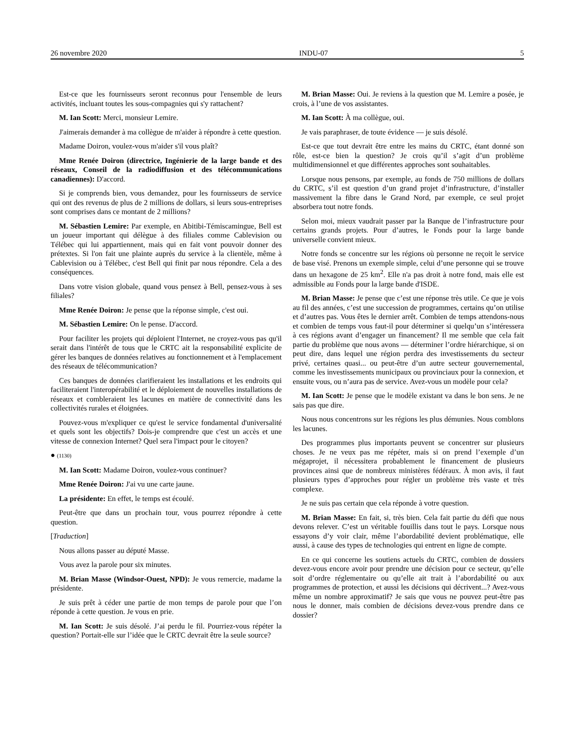26 novembre 2020 INDU-07 5
Est-ce que les fournisseurs seront reconnus pour l'ensemble de leurs activités, incluant toutes les sous-compagnies qui s'y rattachent?
M. Ian Scott: Merci, monsieur Lemire.
J'aimerais demander à ma collègue de m'aider à répondre à cette question.
Madame Doiron, voulez-vous m'aider s'il vous plaît?
Mme Renée Doiron (directrice, Ingénierie de la large bande et des réseaux, Conseil de la radiodiffusion et des télécommunications canadiennes): D'accord.
Si je comprends bien, vous demandez, pour les fournisseurs de service qui ont des revenus de plus de 2 millions de dollars, si leurs sous-entreprises sont comprises dans ce montant de 2 millions?
M. Sébastien Lemire: Par exemple, en Abitibi-Témiscamingue, Bell est un joueur important qui délègue à des filiales comme Cablevision ou Télébec qui lui appartiennent, mais qui en fait vont pouvoir donner des prétextes. Si l'on fait une plainte auprès du service à la clientèle, même à Cablevision ou à Télébec, c'est Bell qui finit par nous répondre. Cela a des conséquences.
Dans votre vision globale, quand vous pensez à Bell, pensez-vous à ses filiales?
Mme Renée Doiron: Je pense que la réponse simple, c'est oui.
M. Sébastien Lemire: On le pense. D'accord.
Pour faciliter les projets qui déploient l'Internet, ne croyez-vous pas qu'il serait dans l'intérêt de tous que le CRTC ait la responsabilité explicite de gérer les banques de données relatives au fonctionnement et à l'emplacement des réseaux de télécommunication?
Ces banques de données clarifieraient les installations et les endroits qui faciliteraient l'interopérabilité et le déploiement de nouvelles installations de réseaux et combleraient les lacunes en matière de connectivité dans les collectivités rurales et éloignées.
Pouvez-vous m'expliquer ce qu'est le service fondamental d'universalité et quels sont les objectifs? Dois-je comprendre que c'est un accès et une vitesse de connexion Internet? Quel sera l'impact pour le citoyen?
● (1130)
M. Ian Scott: Madame Doiron, voulez-vous continuer?
Mme Renée Doiron: J'ai vu une carte jaune.
La présidente: En effet, le temps est écoulé.
Peut-être que dans un prochain tour, vous pourrez répondre à cette question.
[Traduction]
Nous allons passer au député Masse.
Vous avez la parole pour six minutes.
M. Brian Masse (Windsor-Ouest, NPD): Je vous remercie, madame la présidente.
Je suis prêt à céder une partie de mon temps de parole pour que l’on réponde à cette question. Je vous en prie.
M. Ian Scott: Je suis désolé. J’ai perdu le fil. Pourriez-vous répéter la question? Portait-elle sur l’idée que le CRTC devrait être la seule source?
M. Brian Masse: Oui. Je reviens à la question que M. Lemire a posée, je crois, à l’une de vos assistantes.
M. Ian Scott: À ma collègue, oui.
Je vais paraphraser, de toute évidence — je suis désolé.
Est-ce que tout devrait être entre les mains du CRTC, étant donné son rôle, est-ce bien la question? Je crois qu’il s’agit d’un problème multidimensionnel et que différentes approches sont souhaitables.
Lorsque nous pensons, par exemple, au fonds de 750 millions de dollars du CRTC, s’il est question d’un grand projet d’infrastructure, d’installer massivement la fibre dans le Grand Nord, par exemple, ce seul projet absorbera tout notre fonds.
Selon moi, mieux vaudrait passer par la Banque de l’infrastructure pour certains grands projets. Pour d’autres, le Fonds pour la large bande universelle convient mieux.
Notre fonds se concentre sur les régions où personne ne reçoit le service de base visé. Prenons un exemple simple, celui d’une personne qui se trouve dans un hexagone de 25 km<sup>2</sup>. Elle n'a pas droit à notre fond, mais elle est admissible au Fonds pour la large bande d'ISDE.
M. Brian Masse: Je pense que c’est une réponse très utile. Ce que je vois au fil des années, c’est une succession de programmes, certains qu’on utilise et d’autres pas. Vous êtes le dernier arrêt. Combien de temps attendons-nous et combien de temps vous faut-il pour déterminer si quelqu’un s’intéressera à ces régions avant d’engager un financement? Il me semble que cela fait partie du problème que nous avons — déterminer l’ordre hiérarchique, si on peut dire, dans lequel une région perdra des investissements du secteur privé, certaines quasi... ou peut-être d’un autre secteur gouvernemental, comme les investissements municipaux ou provinciaux pour la connexion, et ensuite vous, ou n’aura pas de service. Avez-vous un modèle pour cela?
M. Ian Scott: Je pense que le modèle existant va dans le bon sens. Je ne sais pas que dire.
Nous nous concentrons sur les régions les plus démunies. Nous comblons les lacunes.
Des programmes plus importants peuvent se concentrer sur plusieurs choses. Je ne veux pas me répéter, mais si on prend l’exemple d’un mégaprojet, il nécessitera probablement le financement de plusieurs provinces ainsi que de nombreux ministères fédéraux. À mon avis, il faut plusieurs types d’approches pour régler un problème très vaste et très complexe.
Je ne suis pas certain que cela réponde à votre question.
M. Brian Masse: En fait, si, très bien. Cela fait partie du défi que nous devons relever. C’est un véritable fouillis dans tout le pays. Lorsque nous essayons d’y voir clair, même l’abordabilité devient problématique, elle aussi, à cause des types de technologies qui entrent en ligne de compte.
En ce qui concerne les soutiens actuels du CRTC, combien de dossiers devez-vous encore avoir pour prendre une décision pour ce secteur, qu’elle soit d’ordre réglementaire ou qu’elle ait trait à l’abordabilité ou aux programmes de protection, et aussi les décisions qui décrivent...? Avez-vous même un nombre approximatif? Je sais que vous ne pouvez peut-être pas nous le donner, mais combien de décisions devez-vous prendre dans ce dossier?